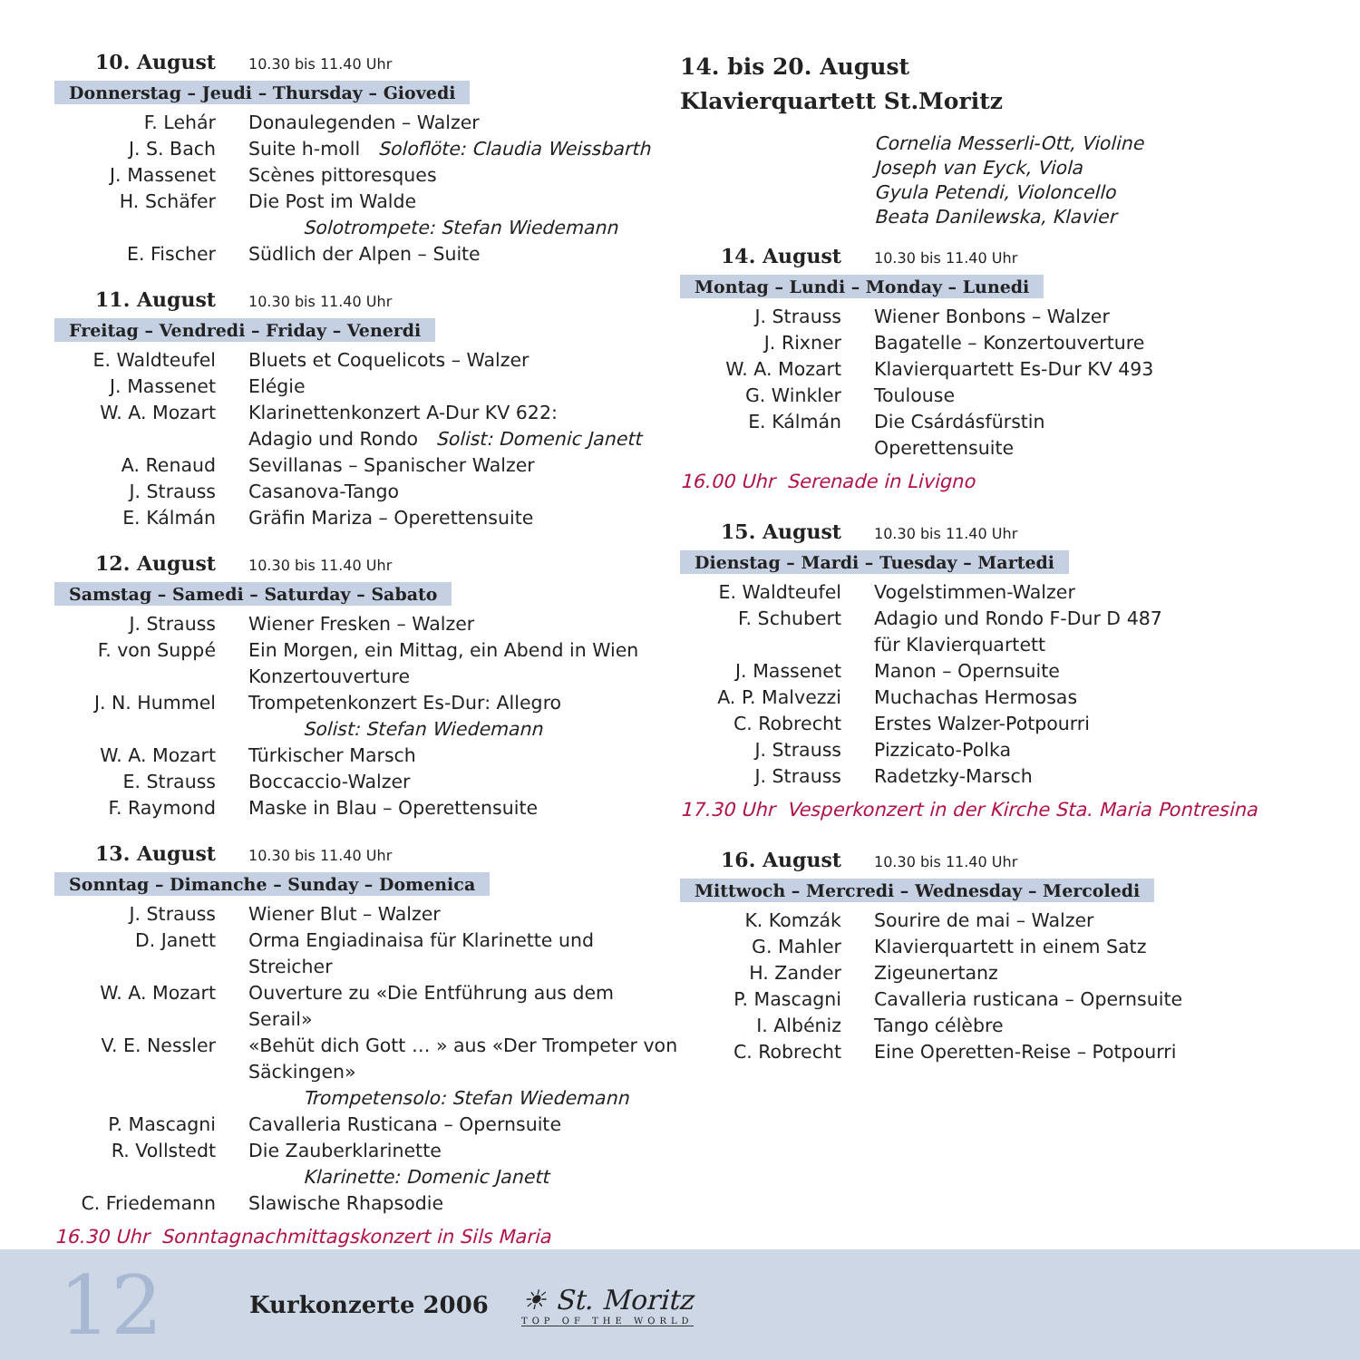10. August 10.30 bis 11.40 Uhr
Donnerstag – Jeudi – Thursday – Giovedi
F. Lehár Donaulegenden – Walzer
J. S. Bach Suite h-moll Soloflöte: Claudia Weissbarth
J. Massenet Scènes pittoresques
H. Schäfer Die Post im Walde
Solotrompete: Stefan Wiedemann
E. Fischer Südlich der Alpen – Suite
11. August 10.30 bis 11.40 Uhr
Freitag – Vendredi – Friday – Venerdi
E. Waldteufel Bluets et Coquelicots – Walzer
J. Massenet Elégie
W. A. Mozart Klarinettenkonzert A-Dur KV 622:
Adagio und Rondo Solist: Domenic Janett
A. Renaud Sevillanas – Spanischer Walzer
J. Strauss Casanova-Tango
E. Kálmán Gräfin Mariza – Operettensuite
12. August 10.30 bis 11.40 Uhr
Samstag – Samedi – Saturday – Sabato
J. Strauss Wiener Fresken – Walzer
F. von Suppé Ein Morgen, ein Mittag, ein Abend in Wien
Konzertouverture
J. N. Hummel Trompetenkonzert Es-Dur: Allegro
Solist: Stefan Wiedemann
W. A. Mozart Türkischer Marsch
E. Strauss Boccaccio-Walzer
F. Raymond Maske in Blau – Operettensuite
13. August 10.30 bis 11.40 Uhr
Sonntag – Dimanche – Sunday – Domenica
J. Strauss Wiener Blut – Walzer
D. Janett Orma Engiadinaisa für Klarinette und Streicher
W. A. Mozart Ouverture zu «Die Entführung aus dem Serail»
V. E. Nessler «Behüt dich Gott … » aus «Der Trompeter von Säckingen»
Trompetensolo: Stefan Wiedemann
P. Mascagni Cavalleria Rusticana – Opernsuite
R. Vollstedt Die Zauberklarinette
Klarinette: Domenic Janett
C. Friedemann Slawische Rhapsodie
16.30 Uhr Sonntagnachmittagskonzert in Sils Maria
14. bis 20. August
Klavierquartett St.Moritz
Cornelia Messerli-Ott, Violine
Joseph van Eyck, Viola
Gyula Petendi, Violoncello
Beata Danilewska, Klavier
14. August 10.30 bis 11.40 Uhr
Montag – Lundi – Monday – Lunedi
J. Strauss Wiener Bonbons – Walzer
J. Rixner Bagatelle – Konzertouverture
W. A. Mozart Klavierquartett Es-Dur KV 493
G. Winkler Toulouse
E. Kálmán Die Csárdásfürstin
Operettensuite
16.00 Uhr Serenade in Livigno
15. August 10.30 bis 11.40 Uhr
Dienstag – Mardi – Tuesday – Martedi
E. Waldteufel Vogelstimmen-Walzer
F. Schubert Adagio und Rondo F-Dur D 487
für Klavierquartett
J. Massenet Manon – Opernsuite
A. P. Malvezzi Muchachas Hermosas
C. Robrecht Erstes Walzer-Potpourri
J. Strauss Pizzicato-Polka
J. Strauss Radetzky-Marsch
17.30 Uhr Vesperkonzert in der Kirche Sta. Maria Pontresina
16. August 10.30 bis 11.40 Uhr
Mittwoch – Mercredi – Wednesday – Mercoledi
K. Komzák Sourire de mai – Walzer
G. Mahler Klavierquartett in einem Satz
H. Zander Zigeunertanz
P. Mascagni Cavalleria rusticana – Opernsuite
I. Albéniz Tango célèbre
C. Robrecht Eine Operetten-Reise – Potpourri
12
Kurkonzerte 2006
☀ St. Moritz
TOP OF THE WORLD